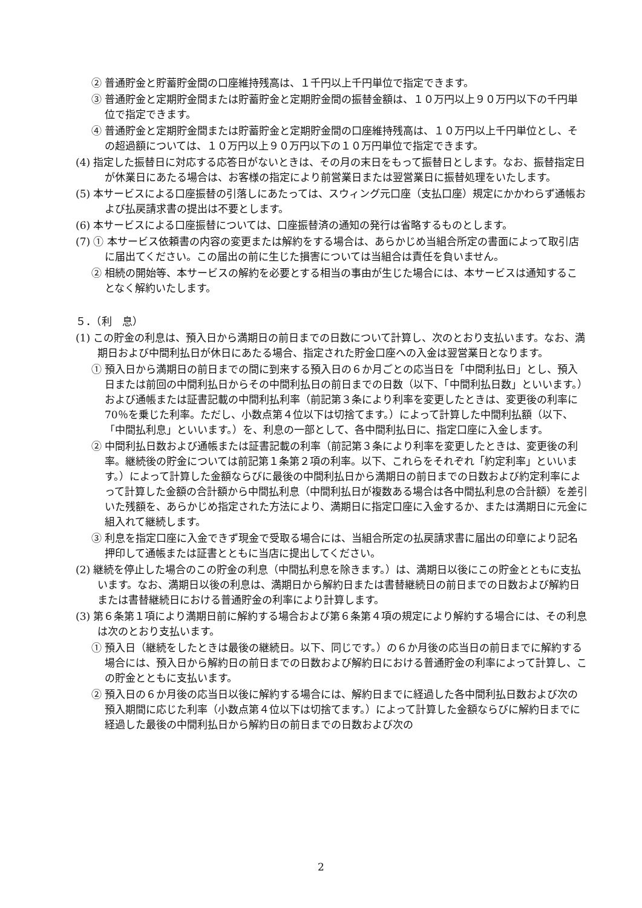② 普通貯金と貯蓄貯金間の口座維持残高は、１千円以上千円単位で指定できます。
③ 普通貯金と定期貯金間または貯蓄貯金と定期貯金間の振替金額は、１０万円以上９０万円以下の千円単位で指定できます。
④ 普通貯金と定期貯金間または貯蓄貯金と定期貯金間の口座維持残高は、１０万円以上千円単位とし、その超過額については、１０万円以上９０万円以下の１０万円単位で指定できます。
(4) 指定した振替日に対応する応答日がないときは、その月の末日をもって振替日とします。なお、振替指定日が休業日にあたる場合は、お客様の指定により前営業日または翌営業日に振替処理をいたします。
(5) 本サービスによる口座振替の引落しにあたっては、スウィング元口座（支払口座）規定にかかわらず通帳および払戻請求書の提出は不要とします。
(6) 本サービスによる口座振替については、口座振替済の通知の発行は省略するものとします。
(7) ① 本サービス依頼書の内容の変更または解約をする場合は、あらかじめ当組合所定の書面によって取引店に届出てください。この届出の前に生じた損害については当組合は責任を負いません。
② 相続の開始等、本サービスの解約を必要とする相当の事由が生じた場合には、本サービスは通知することなく解約いたします。
５．（利　息）
(1) この貯金の利息は、預入日から満期日の前日までの日数について計算し、次のとおり支払います。なお、満期日および中間利払日が休日にあたる場合、指定された貯金口座への入金は翌営業日となります。
① 預入日から満期日の前日までの間に到来する預入日の６か月ごとの応当日を「中間利払日」とし、預入日または前回の中間利払日からその中間利払日の前日までの日数（以下、「中間利払日数」といいます。）および通帳または証書記載の中間利払利率（前記第３条により利率を変更したときは、変更後の利率に 70％を乗じた利率。ただし、小数点第４位以下は切捨てます。）によって計算した中間利払額（以下、「中間払利息」といいます。）を、利息の一部として、各中間利払日に、指定口座に入金します。
② 中間利払日数および通帳または証書記載の利率（前記第３条により利率を変更したときは、変更後の利率。継続後の貯金については前記第１条第２項の利率。以下、これらをそれぞれ「約定利率」といいます。）によって計算した金額ならびに最後の中間利払日から満期日の前日までの日数および約定利率によって計算した金額の合計額から中間払利息（中間利払日が複数ある場合は各中間払利息の合計額）を差引いた残額を、あらかじめ指定された方法により、満期日に指定口座に入金するか、または満期日に元金に組入れて継続します。
③ 利息を指定口座に入金できず現金で受取る場合には、当組合所定の払戻請求書に届出の印章により記名押印して通帳または証書とともに当店に提出してください。
(2) 継続を停止した場合のこの貯金の利息（中間払利息を除きます。）は、満期日以後にこの貯金とともに支払います。なお、満期日以後の利息は、満期日から解約日または書替継続日の前日までの日数および解約日または書替継続日における普通貯金の利率により計算します。
(3) 第６条第１項により満期日前に解約する場合および第６条第４項の規定により解約する場合には、その利息は次のとおり支払います。
① 預入日（継続をしたときは最後の継続日。以下、同じです。）の６か月後の応当日の前日までに解約する場合には、預入日から解約日の前日までの日数および解約日における普通貯金の利率によって計算し、この貯金とともに支払います。
② 預入日の６か月後の応当日以後に解約する場合には、解約日までに経過した各中間利払日数および次の預入期間に応じた利率（小数点第４位以下は切捨てます。）によって計算した金額ならびに解約日までに経過した最後の中間利払日から解約日の前日までの日数および次の
2